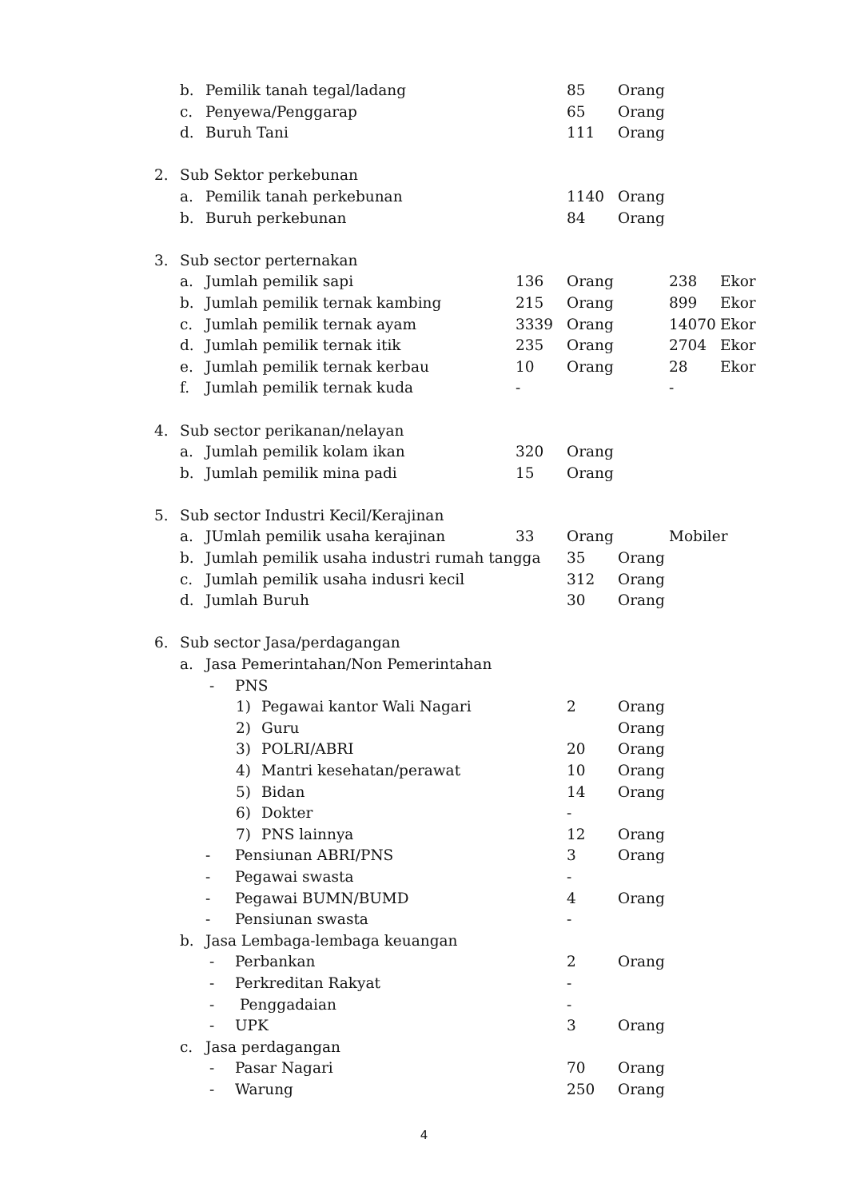b. Pemilik tanah tegal/ladang 85 Orang
c. Penyewa/Penggarap 65 Orang
d. Buruh Tani 111 Orang
2. Sub Sektor perkebunan
a. Pemilik tanah perkebunan 1140 Orang
b. Buruh perkebunan 84 Orang
3. Sub sector perternakan
a. Jumlah pemilik sapi 136 Orang 238 Ekor
b. Jumlah pemilik ternak kambing 215 Orang 899 Ekor
c. Jumlah pemilik ternak ayam 3339 Orang 14070 Ekor
d. Jumlah pemilik ternak itik 235 Orang 2704 Ekor
e. Jumlah pemilik ternak kerbau 10 Orang 28 Ekor
f. Jumlah pemilik ternak kuda - -
4. Sub sector perikanan/nelayan
a. Jumlah pemilik kolam ikan 320 Orang
b. Jumlah pemilik mina padi 15 Orang
5. Sub sector Industri Kecil/Kerajinan
a. JUmlah pemilik usaha kerajinan 33 Orang Mobiler
b. Jumlah pemilik usaha industri rumah tangga 35 Orang
c. Jumlah pemilik usaha indusri kecil 312 Orang
d. Jumlah Buruh 30 Orang
6. Sub sector Jasa/perdagangan
a. Jasa Pemerintahan/Non Pemerintahan
- PNS
1) Pegawai kantor Wali Nagari 2 Orang
2) Guru Orang
3) POLRI/ABRI 20 Orang
4) Mantri kesehatan/perawat 10 Orang
5) Bidan 14 Orang
6) Dokter -
7) PNS lainnya 12 Orang
- Pensiunan ABRI/PNS 3 Orang
- Pegawai swasta -
- Pegawai BUMN/BUMD 4 Orang
- Pensiunan swasta -
b. Jasa Lembaga-lembaga keuangan
- Perbankan 2 Orang
- Perkreditan Rakyat -
- Penggadaian -
- UPK 3 Orang
c. Jasa perdagangan
- Pasar Nagari 70 Orang
- Warung 250 Orang
4